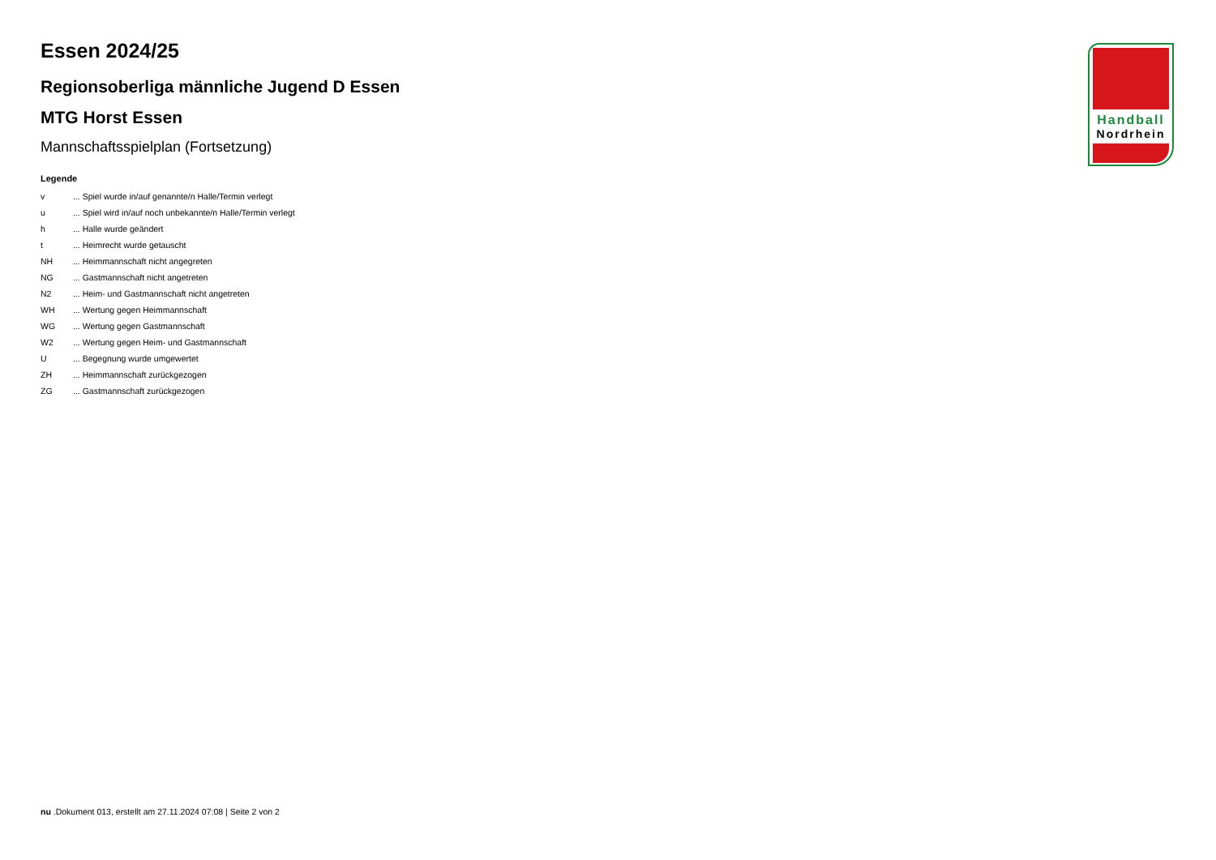Handball
Nordrhein
Essen 2024/25
Regionsoberliga männliche Jugend D Essen
MTG Horst Essen
Mannschaftsspielplan (Fortsetzung)
Legende
| v | ... Spiel wurde in/auf genannte/n Halle/Termin verlegt |
| u | ... Spiel wird in/auf noch unbekannte/n Halle/Termin verlegt |
| h | ... Halle wurde geändert |
| t | ... Heimrecht wurde getauscht |
| NH | ... Heimmannschaft nicht angegreten |
| NG | ... Gastmannschaft nicht angetreten |
| N2 | ... Heim- und Gastmannschaft nicht angetreten |
| WH | ... Wertung gegen Heimmannschaft |
| WG | ... Wertung gegen Gastmannschaft |
| W2 | ... Wertung gegen Heim- und Gastmannschaft |
| U | ... Begegnung wurde umgewertet |
| ZH | ... Heimmannschaft zurückgezogen |
| ZG | ... Gastmannschaft zurückgezogen |
nu .Dokument 013, erstellt am 27.11.2024 07:08 | Seite 2 von 2